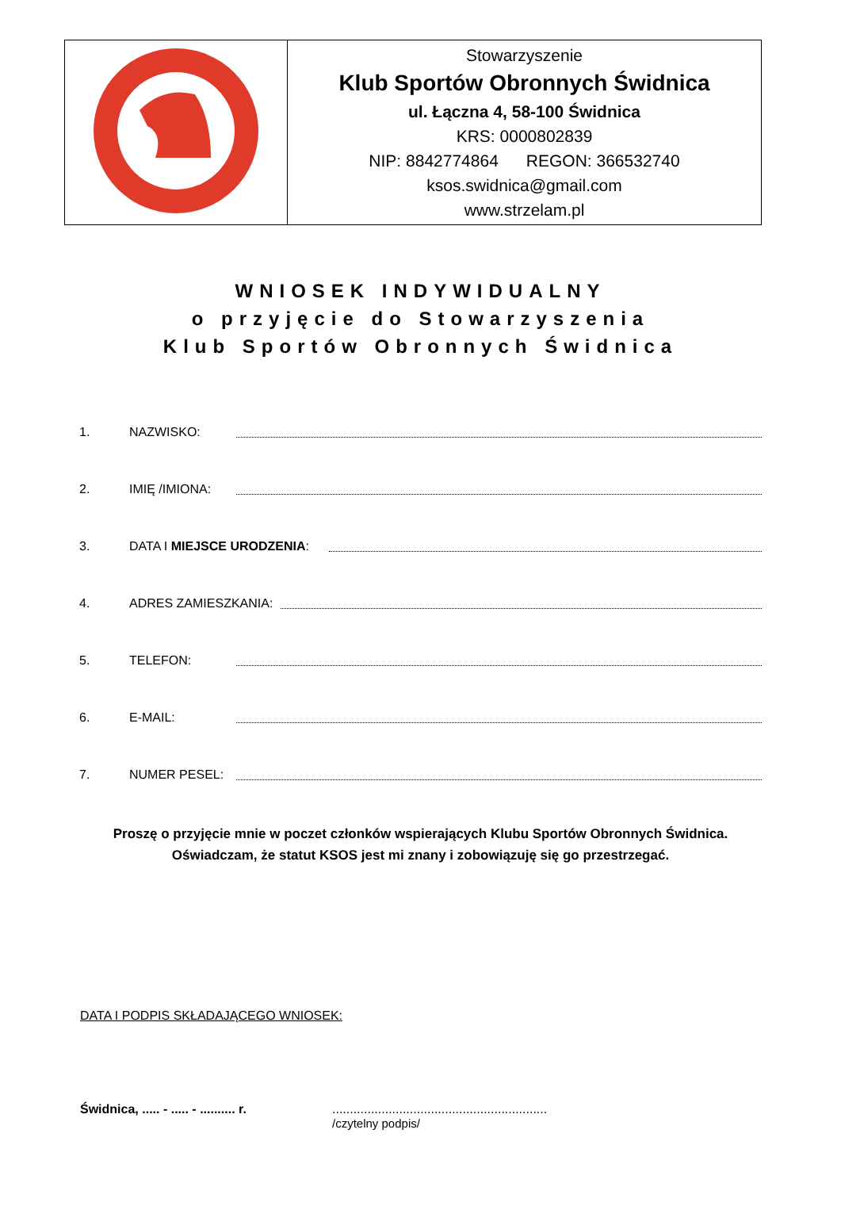| | Stowarzyszenie Klub Sportów Obronnych Świdnica ul. Łączna 4, 58-100 Świdnica KRS: 0000802839 NIP: 8842774864 REGON: 366532740 ksos.swidnica@gmail.com www.strzelam.pl |
WNIOSEK INDYWIDUALNY
o przyjęcie do Stowarzyszenia
Klub Sportów Obronnych Świdnica
1. NAZWISKO:
2. IMIĘ /IMIONA:
3. DATA I MIEJSCE URODZENIA:
4. ADRES ZAMIESZKANIA:
5. TELEFON:
6. E-MAIL:
7. NUMER PESEL:
Proszę o przyjęcie mnie w poczet członków wspierających Klubu Sportów Obronnych Świdnica.
Oświadczam, że statut KSOS jest mi znany i zobowiązuję się go przestrzegać.
DATA I PODPIS SKŁADAJĄCEGO WNIOSEK:
Świdnica, ..... - ..... - .......... r.
.............................................................
/czytelny podpis/